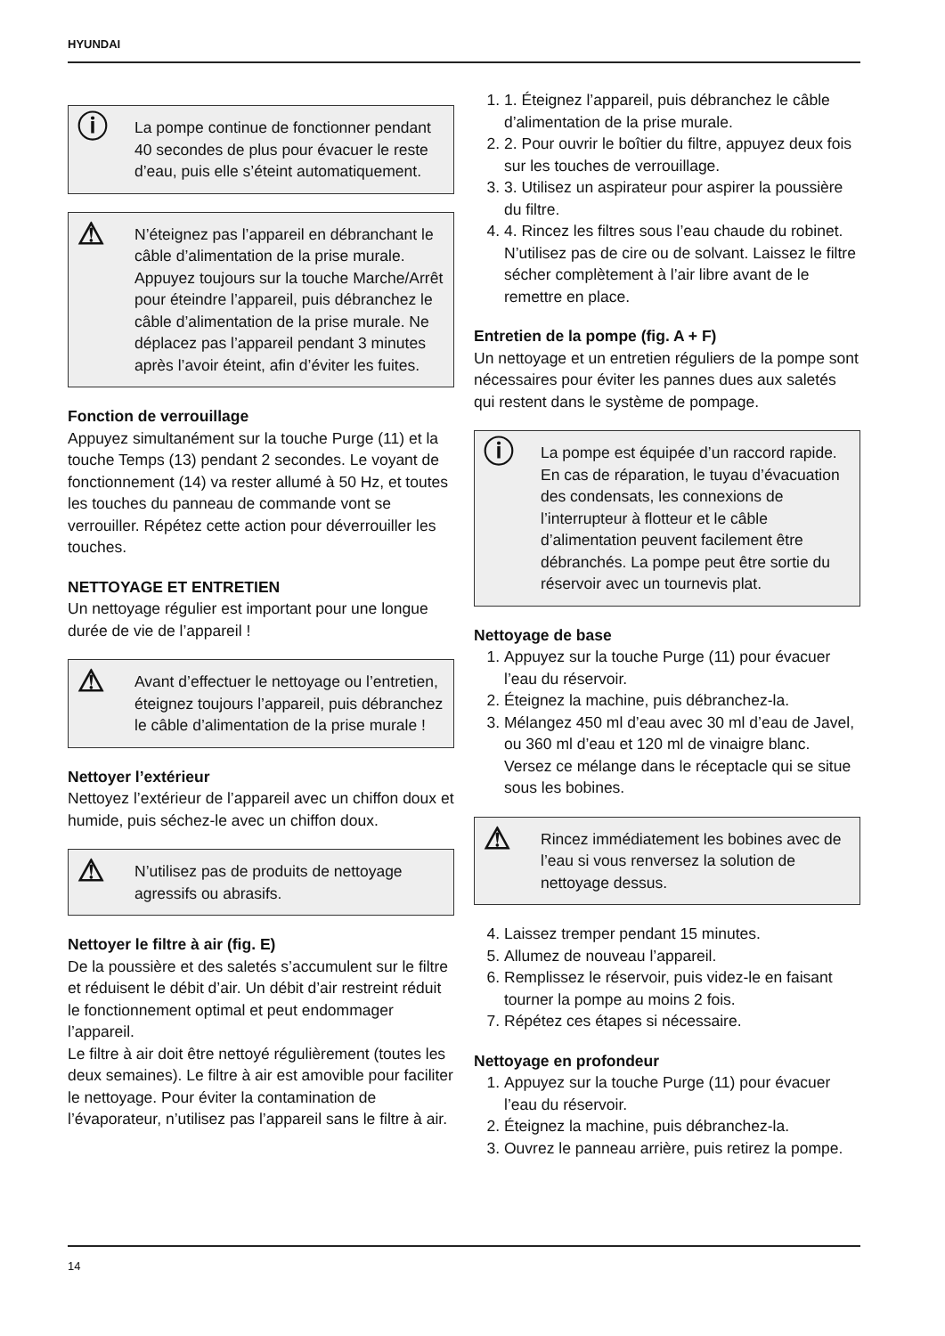HYUNDAI
ⓘ
La pompe continue de fonctionner pendant 40 secondes de plus pour évacuer le reste d’eau, puis elle s’éteint automatiquement.
⚠
N’éteignez pas l’appareil en débranchant le câble d’alimentation de la prise murale. Appuyez toujours sur la touche Marche/Arrêt pour éteindre l’appareil, puis débranchez le câble d’alimentation de la prise murale. Ne déplacez pas l’appareil pendant 3 minutes après l’avoir éteint, afin d’éviter les fuites.
Fonction de verrouillage
Appuyez simultanément sur la touche Purge (11) et la touche Temps (13) pendant 2 secondes. Le voyant de fonctionnement (14) va rester allumé à 50 Hz, et toutes les touches du panneau de commande vont se verrouiller. Répétez cette action pour déverrouiller les touches.
NETTOYAGE ET ENTRETIEN
Un nettoyage régulier est important pour une longue durée de vie de l’appareil !
⚠
Avant d’effectuer le nettoyage ou l’entretien, éteignez toujours l’appareil, puis débranchez le câble d’alimentation de la prise murale !
Nettoyer l’extérieur
Nettoyez l’extérieur de l’appareil avec un chiffon doux et humide, puis séchez-le avec un chiffon doux.
⚠
N’utilisez pas de produits de nettoyage agressifs ou abrasifs.
Nettoyer le filtre à air (fig. E)
De la poussière et des saletés s’accumulent sur le filtre et réduisent le débit d’air. Un débit d’air restreint réduit le fonctionnement optimal et peut endommager l’appareil.
Le filtre à air doit être nettoyé régulièrement (toutes les deux semaines). Le filtre à air est amovible pour faciliter le nettoyage. Pour éviter la contamination de l’évaporateur, n’utilisez pas l’appareil sans le filtre à air.
1. 1. Éteignez l’appareil, puis débranchez le câble d’alimentation de la prise murale.
2. 2. Pour ouvrir le boîtier du filtre, appuyez deux fois sur les touches de verrouillage.
3. 3. Utilisez un aspirateur pour aspirer la poussière du filtre.
4. 4. Rincez les filtres sous l’eau chaude du robinet. N’utilisez pas de cire ou de solvant. Laissez le filtre sécher complètement à l’air libre avant de le remettre en place.
Entretien de la pompe (fig. A + F)
Un nettoyage et un entretien réguliers de la pompe sont nécessaires pour éviter les pannes dues aux saletés qui restent dans le système de pompage.
ⓘ
La pompe est équipée d’un raccord rapide. En cas de réparation, le tuyau d’évacuation des condensats, les connexions de l’interrupteur à flotteur et le câble d’alimentation peuvent facilement être débranchés. La pompe peut être sortie du réservoir avec un tournevis plat.
Nettoyage de base
1. Appuyez sur la touche Purge (11) pour évacuer l’eau du réservoir.
2. Éteignez la machine, puis débranchez-la.
3. Mélangez 450 ml d’eau avec 30 ml d’eau de Javel, ou 360 ml d’eau et 120 ml de vinaigre blanc. Versez ce mélange dans le réceptacle qui se situe sous les bobines.
⚠
Rincez immédiatement les bobines avec de l’eau si vous renversez la solution de nettoyage dessus.
4. Laissez tremper pendant 15 minutes.
5. Allumez de nouveau l’appareil.
6. Remplissez le réservoir, puis videz-le en faisant tourner la pompe au moins 2 fois.
7. Répétez ces étapes si nécessaire.
Nettoyage en profondeur
1. Appuyez sur la touche Purge (11) pour évacuer l’eau du réservoir.
2. Éteignez la machine, puis débranchez-la.
3. Ouvrez le panneau arrière, puis retirez la pompe.
14